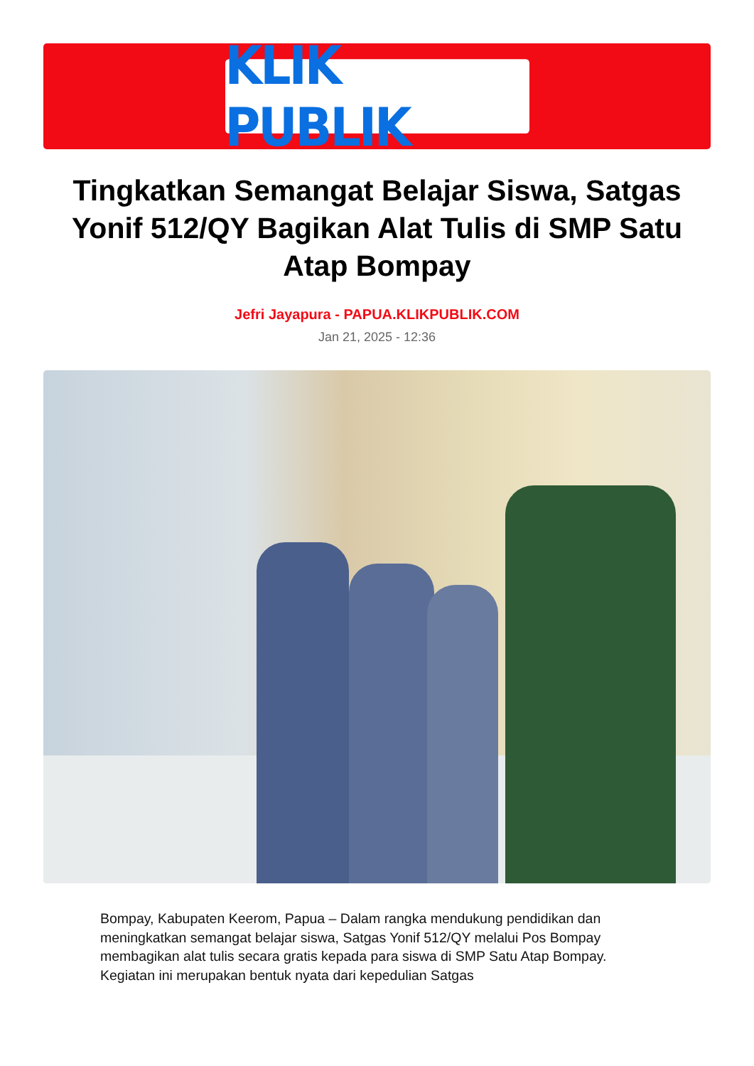KLIK PUBLIK
Tingkatkan Semangat Belajar Siswa, Satgas Yonif 512/QY Bagikan Alat Tulis di SMP Satu Atap Bompay
Jefri Jayapura - PAPUA.KLIKPUBLIK.COM
Jan 21, 2025 - 12:36
Bompay, Kabupaten Keerom, Papua – Dalam rangka mendukung pendidikan dan meningkatkan semangat belajar siswa, Satgas Yonif 512/QY melalui Pos Bompay membagikan alat tulis secara gratis kepada para siswa di SMP Satu Atap Bompay. Kegiatan ini merupakan bentuk nyata dari kepedulian Satgas